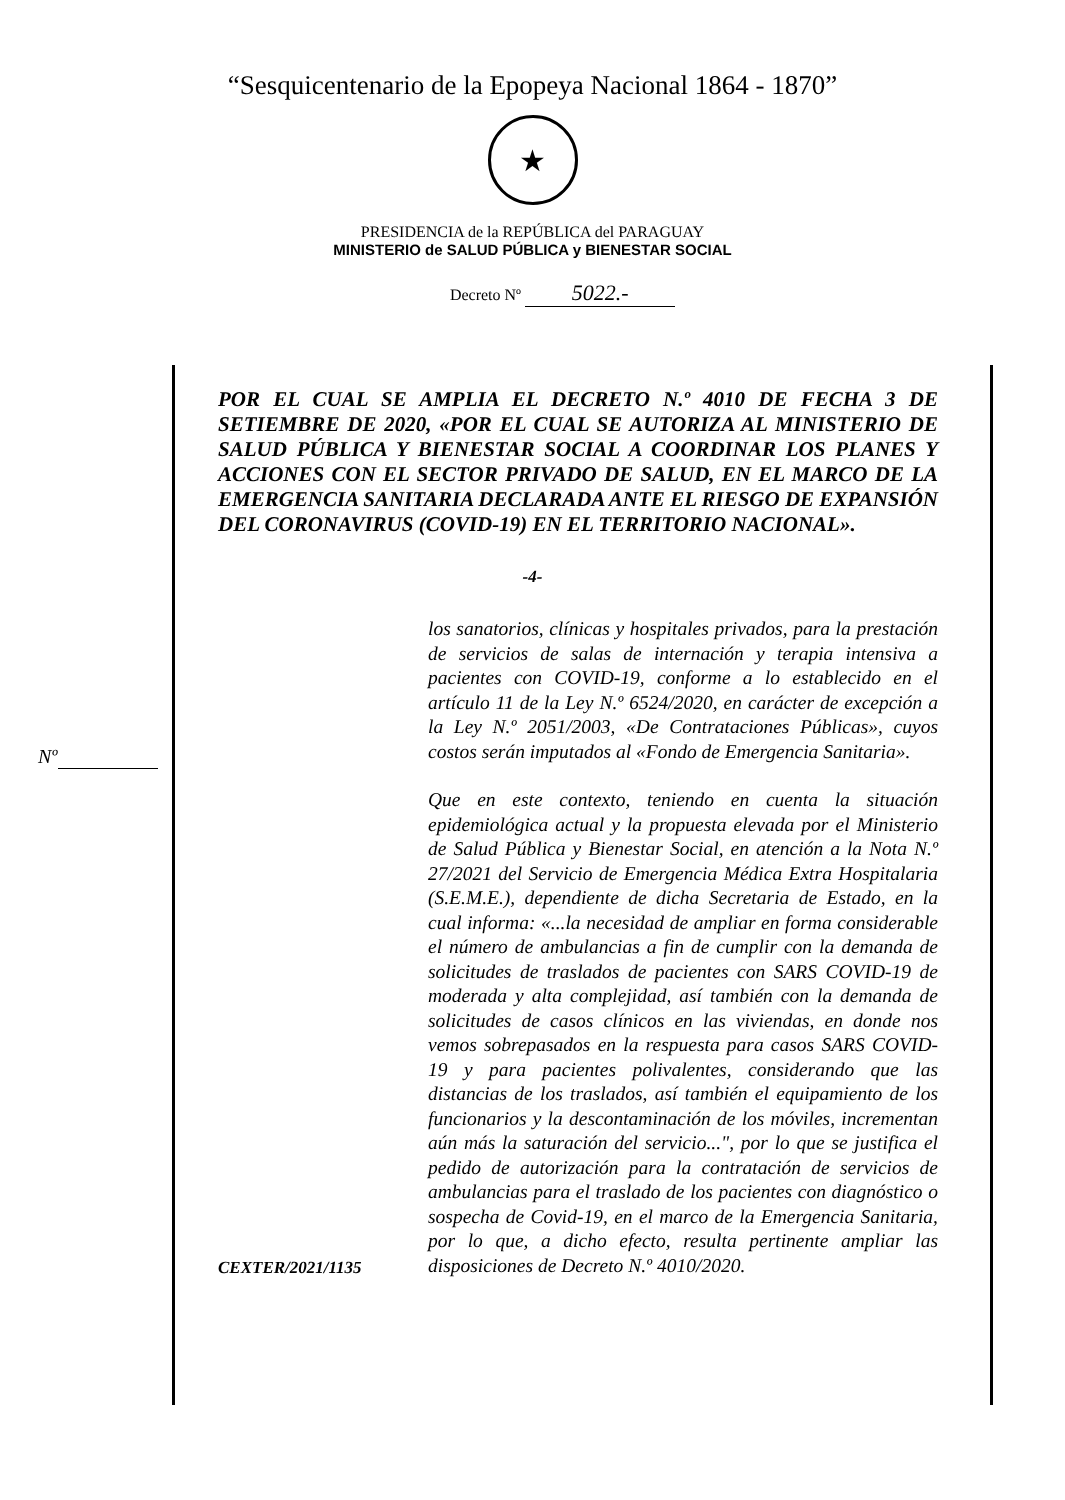“Sesquicentenario de la Epopeya Nacional 1864 - 1870”
★
PRESIDENCIA de la REPÚBLICA del PARAGUAY
MINISTERIO de SALUD PÚBLICA y BIENESTAR SOCIAL
Decreto Nº 5022.-
POR EL CUAL SE AMPLIA EL DECRETO N.º 4010 DE FECHA 3 DE SETIEMBRE DE 2020, «POR EL CUAL SE AUTORIZA AL MINISTERIO DE SALUD PÚBLICA Y BIENESTAR SOCIAL A COORDINAR LOS PLANES Y ACCIONES CON EL SECTOR PRIVADO DE SALUD, EN EL MARCO DE LA EMERGENCIA SANITARIA DECLARADA ANTE EL RIESGO DE EXPANSIÓN DEL CORONAVIRUS (COVID-19) EN EL TERRITORIO NACIONAL».
-4-
los sanatorios, clínicas y hospitales privados, para la prestación de servicios de salas de internación y terapia intensiva a pacientes con COVID-19, conforme a lo establecido en el artículo 11 de la Ley N.º 6524/2020, en carácter de excepción a la Ley N.º 2051/2003, «De Contrataciones Públicas», cuyos costos serán imputados al «Fondo de Emergencia Sanitaria».
Que en este contexto, teniendo en cuenta la situación epidemiológica actual y la propuesta elevada por el Ministerio de Salud Pública y Bienestar Social, en atención a la Nota N.º 27/2021 del Servicio de Emergencia Médica Extra Hospitalaria (S.E.M.E.), dependiente de dicha Secretaria de Estado, en la cual informa: «...la necesidad de ampliar en forma considerable el número de ambulancias a fin de cumplir con la demanda de solicitudes de traslados de pacientes con SARS COVID-19 de moderada y alta complejidad, así también con la demanda de solicitudes de casos clínicos en las viviendas, en donde nos vemos sobrepasados en la respuesta para casos SARS COVID-19 y para pacientes polivalentes, considerando que las distancias de los traslados, así también el equipamiento de los funcionarios y la descontaminación de los móviles, incrementan aún más la saturación del servicio...", por lo que se justifica el pedido de autorización para la contratación de servicios de ambulancias para el traslado de los pacientes con diagnóstico o sospecha de Covid-19, en el marco de la Emergencia Sanitaria, por lo que, a dicho efecto, resulta pertinente ampliar las disposiciones de Decreto N.º 4010/2020.
Nº
CEXTER/2021/1135